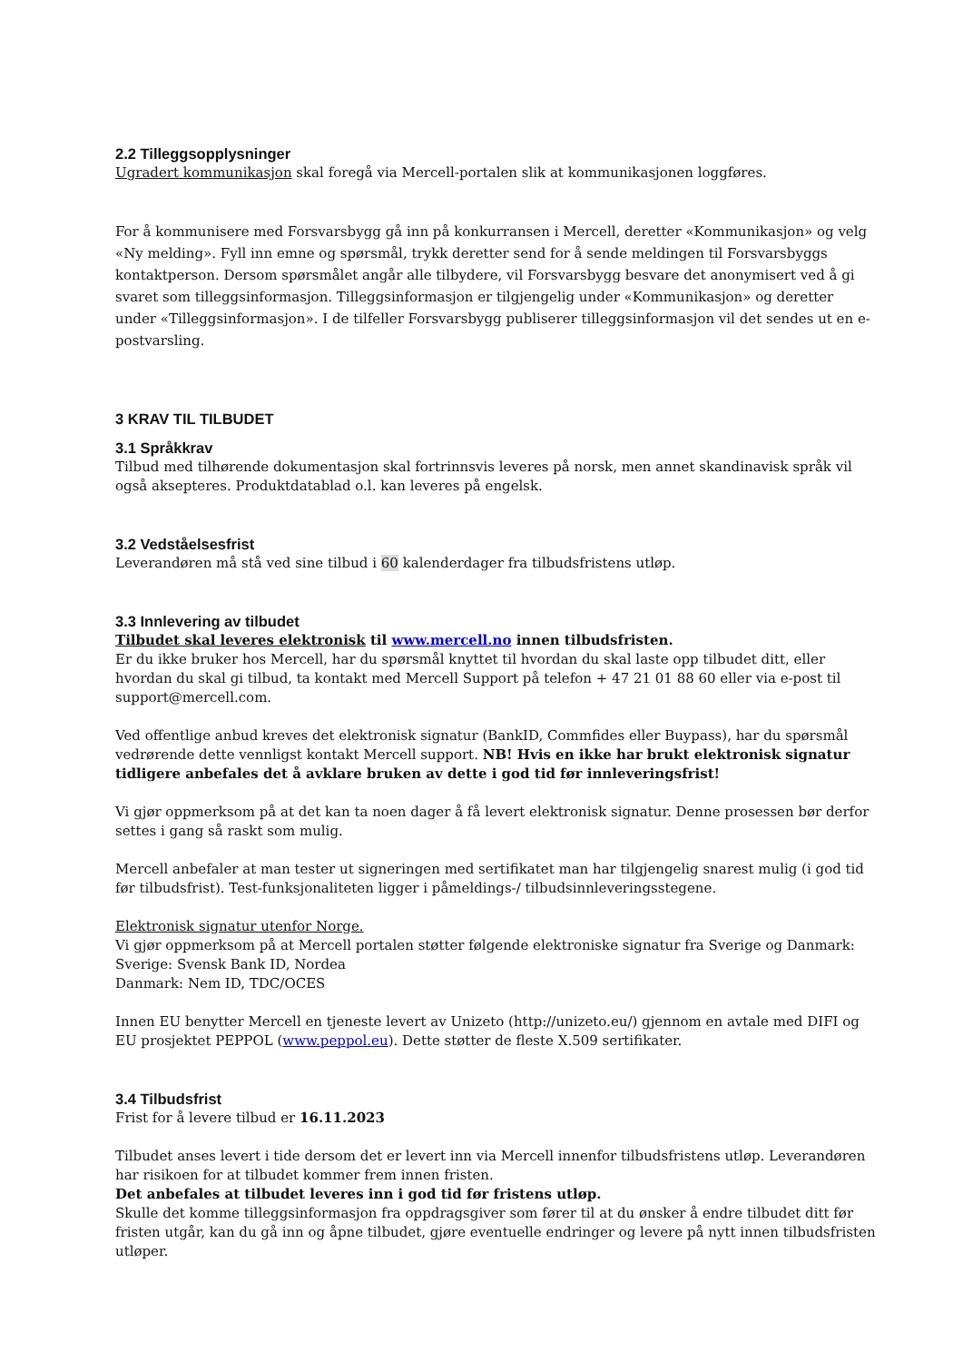2.2 Tilleggsopplysninger
Ugradert kommunikasjon skal foregå via Mercell-portalen slik at kommunikasjonen loggføres.
For å kommunisere med Forsvarsbygg gå inn på konkurransen i Mercell, deretter «Kommunikasjon» og velg «Ny melding». Fyll inn emne og spørsmål, trykk deretter send for å sende meldingen til Forsvarsbyggs kontaktperson. Dersom spørsmålet angår alle tilbydere, vil Forsvarsbygg besvare det anonymisert ved å gi svaret som tilleggsinformasjon. Tilleggsinformasjon er tilgjengelig under «Kommunikasjon» og deretter under «Tilleggsinformasjon». I de tilfeller Forsvarsbygg publiserer tilleggsinformasjon vil det sendes ut en e-postvarsling.
3 KRAV TIL TILBUDET
3.1 Språkkrav
Tilbud med tilhørende dokumentasjon skal fortrinnsvis leveres på norsk, men annet skandinavisk språk vil også aksepteres. Produktdatablad o.l. kan leveres på engelsk.
3.2 Vedståelsesfrist
Leverandøren må stå ved sine tilbud i 60 kalenderdager fra tilbudsfristens utløp.
3.3 Innlevering av tilbudet
Tilbudet skal leveres elektronisk til www.mercell.no innen tilbudsfristen.
Er du ikke bruker hos Mercell, har du spørsmål knyttet til hvordan du skal laste opp tilbudet ditt, eller hvordan du skal gi tilbud, ta kontakt med Mercell Support på telefon + 47 21 01 88 60 eller via e-post til support@mercell.com.
Ved offentlige anbud kreves det elektronisk signatur (BankID, Commfides eller Buypass), har du spørsmål vedrørende dette vennligst kontakt Mercell support. NB! Hvis en ikke har brukt elektronisk signatur tidligere anbefales det å avklare bruken av dette i god tid før innleveringsfrist!
Vi gjør oppmerksom på at det kan ta noen dager å få levert elektronisk signatur. Denne prosessen bør derfor settes i gang så raskt som mulig.
Mercell anbefaler at man tester ut signeringen med sertifikatet man har tilgjengelig snarest mulig (i god tid før tilbudsfrist). Test-funksjonaliteten ligger i påmeldings-/ tilbudsinnleveringsstegene.
Elektronisk signatur utenfor Norge.
Vi gjør oppmerksom på at Mercell portalen støtter følgende elektroniske signatur fra Sverige og Danmark:
Sverige: Svensk Bank ID, Nordea
Danmark: Nem ID, TDC/OCES
Innen EU benytter Mercell en tjeneste levert av Unizeto (http://unizeto.eu/) gjennom en avtale med DIFI og EU prosjektet PEPPOL (www.peppol.eu). Dette støtter de fleste X.509 sertifikater.
3.4 Tilbudsfrist
Frist for å levere tilbud er 16.11.2023
Tilbudet anses levert i tide dersom det er levert inn via Mercell innenfor tilbudsfristens utløp. Leverandøren har risikoen for at tilbudet kommer frem innen fristen.
Det anbefales at tilbudet leveres inn i god tid før fristens utløp.
Skulle det komme tilleggsinformasjon fra oppdragsgiver som fører til at du ønsker å endre tilbudet ditt før fristen utgår, kan du gå inn og åpne tilbudet, gjøre eventuelle endringer og levere på nytt innen tilbudsfristen utløper.